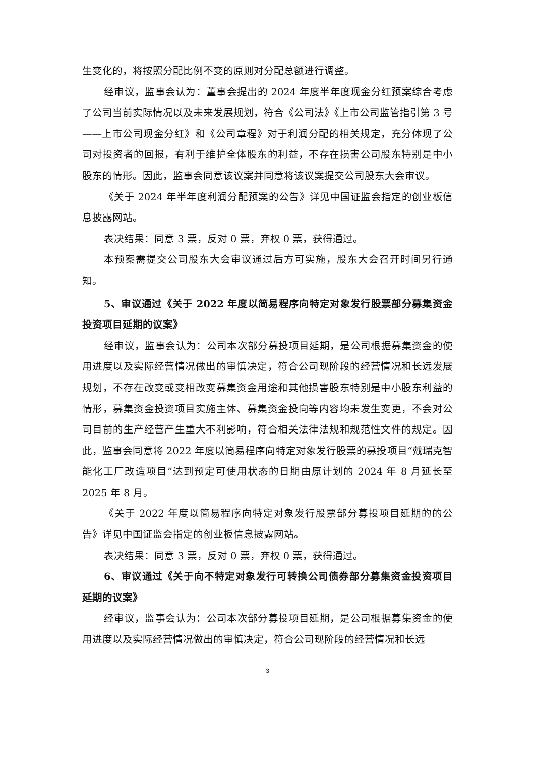生变化的，将按照分配比例不变的原则对分配总额进行调整。
经审议，监事会认为：董事会提出的 2024 年度半年度现金分红预案综合考虑了公司当前实际情况以及未来发展规划，符合《公司法》《上市公司监管指引第 3 号——上市公司现金分红》和《公司章程》对于利润分配的相关规定，充分体现了公司对投资者的回报，有利于维护全体股东的利益，不存在损害公司股东特别是中小股东的情形。因此，监事会同意该议案并同意将该议案提交公司股东大会审议。
《关于 2024 年半年度利润分配预案的公告》详见中国证监会指定的创业板信息披露网站。
表决结果：同意 3 票，反对 0 票，弃权 0 票，获得通过。
本预案需提交公司股东大会审议通过后方可实施，股东大会召开时间另行通知。
5、审议通过《关于 2022 年度以简易程序向特定对象发行股票部分募集资金投资项目延期的议案》
经审议，监事会认为：公司本次部分募投项目延期，是公司根据募集资金的使用进度以及实际经营情况做出的审慎决定，符合公司现阶段的经营情况和长远发展规划，不存在改变或变相改变募集资金用途和其他损害股东特别是中小股东利益的情形，募集资金投资项目实施主体、募集资金投向等内容均未发生变更，不会对公司目前的生产经营产生重大不利影响，符合相关法律法规和规范性文件的规定。因此，监事会同意将 2022 年度以简易程序向特定对象发行股票的募投项目“戴瑞克智能化工厂改造项目”达到预定可使用状态的日期由原计划的 2024 年 8 月延长至 2025 年 8 月。
《关于 2022 年度以简易程序向特定对象发行股票部分募投项目延期的的公告》详见中国证监会指定的创业板信息披露网站。
表决结果：同意 3 票，反对 0 票，弃权 0 票，获得通过。
6、审议通过《关于向不特定对象发行可转换公司债券部分募集资金投资项目延期的议案》
经审议，监事会认为：公司本次部分募投项目延期，是公司根据募集资金的使用进度以及实际经营情况做出的审慎决定，符合公司现阶段的经营情况和长远
3